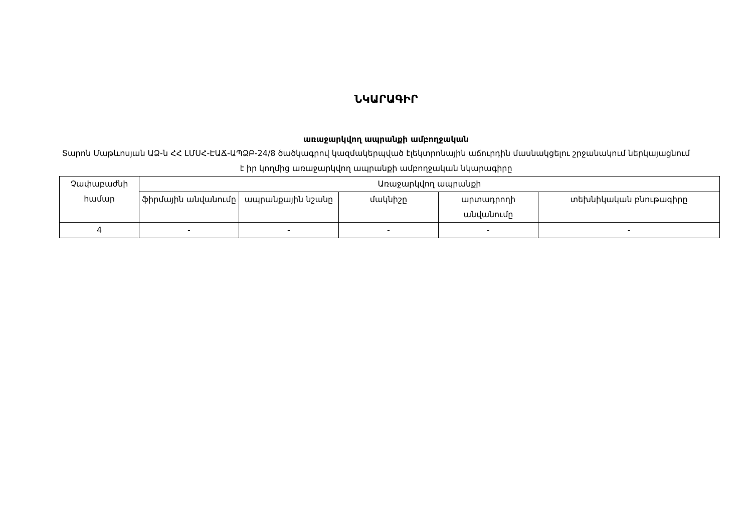ՆԿԱՐԱԳԻՐ
առաջարկվող ապրանքի ամբողջական
Տարոն Մաթևոսյան ԱՁ-ն ՀՀ ԼՄՍՀ-ԷԱՃ-ԱՊՁԲ-24/8 ծածկագրով կազմակերպված էլեկտրոնային աճուրդին մասնակցելու շրջանակում ներկայացնում է իր կողմից առաջարկվող ապրանքի ամբողջական նկարագիրը
| Չափաբաժնի համար | Առաջարկվող ապրանքի | | | | |
| --- | --- | --- | --- | --- | --- |
| | ֆիրմային անվանումը | ապրանքային նշանը | մակնիշը | արտադրողի անվանումը | տեխնիկական բնութագիրը |
| 4 | - | - | - | - | - |